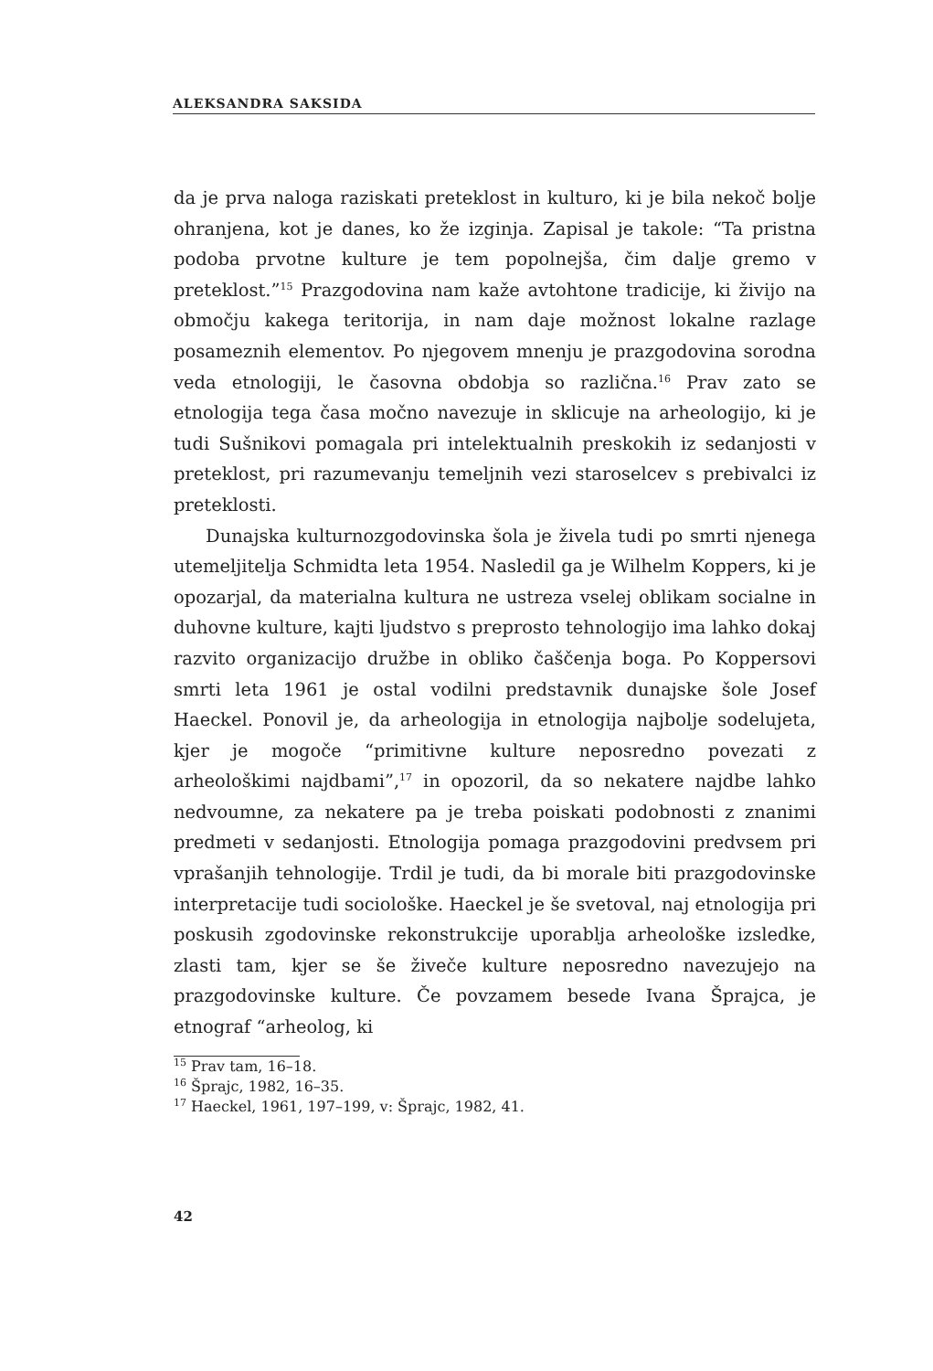ALEKSANDRA SAKSIDA
da je prva naloga raziskati preteklost in kulturo, ki je bila nekoč bolje ohranjena, kot je danes, ko že izginja. Zapisal je takole: “Ta pristna podoba prvotne kulture je tem popolnejša, čim dalje gremo v preteklost.”<sup>15</sup> Prazgodovina nam kaže avtohtone tradicije, ki živijo na območju kakega teritorija, in nam daje možnost lokalne razlage posameznih elementov. Po njegovem mnenju je prazgodovina sorodna veda etnologiji, le časovna obdobja so različna.<sup>16</sup> Prav zato se etnologija tega časa močno navezuje in sklicuje na arheologijo, ki je tudi Sušnikovi pomagala pri intelektualnih preskokih iz sedanjosti v preteklost, pri razumevanju temeljnih vezi staroselcev s prebivalci iz preteklosti.
Dunajska kulturnozgodovinska šola je živela tudi po smrti njenega utemeljitelja Schmidta leta 1954. Nasledil ga je Wilhelm Koppers, ki je opozarjal, da materialna kultura ne ustreza vselej oblikam socialne in duhovne kulture, kajti ljudstvo s preprosto tehnologijo ima lahko dokaj razvito organizacijo družbe in obliko čaščenja boga. Po Koppersovi smrti leta 1961 je ostal vodilni predstavnik dunajske šole Josef Haeckel. Ponovil je, da arheologija in etnologija najbolje sodelujeta, kjer je mogoče “primitivne kulture neposredno povezati z arheološkimi najdbami”,<sup>17</sup> in opozoril, da so nekatere najdbe lahko nedvoumne, za nekatere pa je treba poiskati podobnosti z znanimi predmeti v sedanjosti. Etnologija pomaga prazgodovini predvsem pri vprašanjih tehnologije. Trdil je tudi, da bi morale biti prazgodovinske interpretacije tudi sociološke. Haeckel je še svetoval, naj etnologija pri poskusih zgodovinske rekonstrukcije uporablja arheološke izsledke, zlasti tam, kjer se še živeče kulture neposredno navezujejo na prazgodovinske kulture. Če povzamem besede Ivana Šprajca, je etnograf “arheolog, ki
<sup>15</sup> Prav tam, 16–18.
<sup>16</sup> Šprajc, 1982, 16–35.
<sup>17</sup> Haeckel, 1961, 197–199, v: Šprajc, 1982, 41.
42